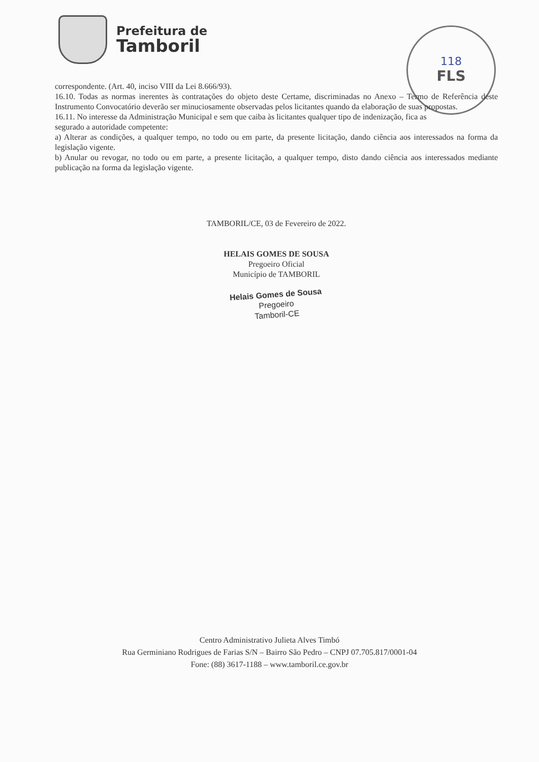Prefeitura de
Tamboril
118
FLS
correspondente. (Art. 40, inciso VIII da Lei 8.666/93).
16.10. Todas as normas inerentes às contratações do objeto deste Certame, discriminadas no Anexo – Termo de Referência deste Instrumento Convocatório deverão ser minuciosamente observadas pelos licitantes quando da elaboração de suas propostas.
16.11. No interesse da Administração Municipal e sem que caiba às licitantes qualquer tipo de indenização, fica as
segurado a autoridade competente:
a) Alterar as condições, a qualquer tempo, no todo ou em parte, da presente licitação, dando ciência aos interessados na forma da legislação vigente.
b) Anular ou revogar, no todo ou em parte, a presente licitação, a qualquer tempo, disto dando ciência aos interessados mediante publicação na forma da legislação vigente.
TAMBORIL/CE, 03 de Fevereiro de 2022.
HELAIS GOMES DE SOUSA
Pregoeiro Oficial
Município de TAMBORIL
Helais Gomes de Sousa
Pregoeiro
Tamboril-CE
Centro Administrativo Julieta Alves Timbó
Rua Germiniano Rodrigues de Farias S/N – Bairro São Pedro – CNPJ 07.705.817/0001-04
Fone: (88) 3617-1188 – www.tamboril.ce.gov.br